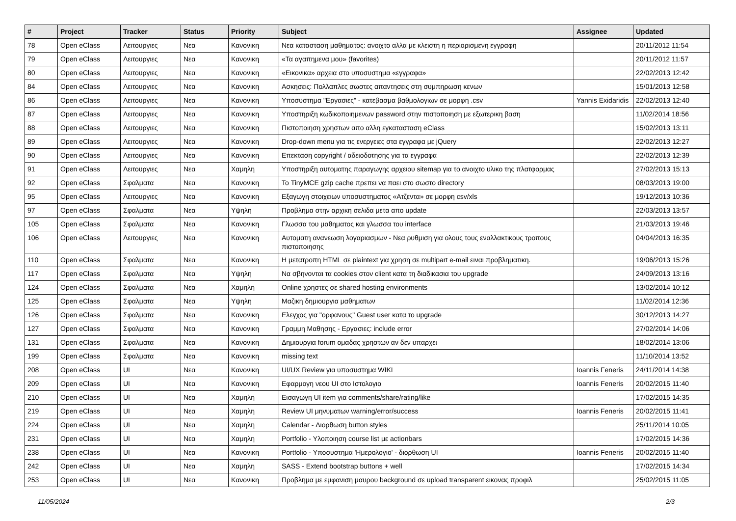| # | Project | Tracker | Status | Priority | Subject | Assignee | Updated |
| --- | --- | --- | --- | --- | --- | --- | --- |
| 78 | Open eClass | Λειτουργιες | Νεα | Κανονικη | Νεα κατασταση μαθηματος: ανοιχτο αλλα με κλειστη η περιορισμενη εγγραφη | | 20/11/2012 11:54 |
| 79 | Open eClass | Λειτουργιες | Νεα | Κανονικη | «Τα αγαπημενα μου» (favorites) | | 20/11/2012 11:57 |
| 80 | Open eClass | Λειτουργιες | Νεα | Κανονικη | «Εικονικα» αρχεια στο υποσυστημα «εγγραφα» | | 22/02/2013 12:42 |
| 84 | Open eClass | Λειτουργιες | Νεα | Κανονικη | Ασκησεις: Πολλαπλες σωστες απαντησεις στη συμπηρωση κενων | | 15/01/2013 12:58 |
| 86 | Open eClass | Λειτουργιες | Νεα | Κανονικη | Υποσυστημα "Εργασιες" - κατεβασμα βαθμολογιων σε μορφη .csv | Yannis Exidaridis | 22/02/2013 12:40 |
| 87 | Open eClass | Λειτουργιες | Νεα | Κανονικη | Υποστηριξη κωδικοποιημενων password στην πιστοποιηση με εξωτερικη βαση | | 11/02/2014 18:56 |
| 88 | Open eClass | Λειτουργιες | Νεα | Κανονικη | Πιστοποιηση χρηστων απο αλλη εγκατασταση eClass | | 15/02/2013 13:11 |
| 89 | Open eClass | Λειτουργιες | Νεα | Κανονικη | Drop-down menu για τις ενεργειες στα εγγραφα με jQuery | | 22/02/2013 12:27 |
| 90 | Open eClass | Λειτουργιες | Νεα | Κανονικη | Επεκταση copyright / αδειοδοτησης για τα εγγραφα | | 22/02/2013 12:39 |
| 91 | Open eClass | Λειτουργιες | Νεα | Χαμηλη | Υποστηριξη αυτοματης παραγωγης αρχειου sitemap για το ανοιχτο υλικο της πλατφορμας | | 27/02/2013 15:13 |
| 92 | Open eClass | Σφαλματα | Νεα | Κανονικη | Το TinyMCE gzip cache πρεπει να παει στο σωστο directory | | 08/03/2013 19:00 |
| 95 | Open eClass | Λειτουργιες | Νεα | Κανονικη | Εξαγωγη στοιχειων υποσυστηματος «Ατζεντα» σε μορφη csv/xls | | 19/12/2013 10:36 |
| 97 | Open eClass | Σφαλματα | Νεα | Υψηλη | Προβλημα στην αρχικη σελιδα μετα απο update | | 22/03/2013 13:57 |
| 105 | Open eClass | Σφαλματα | Νεα | Κανονικη | Γλωσσα του μαθηματος και γλωσσα του interface | | 21/03/2013 19:46 |
| 106 | Open eClass | Λειτουργιες | Νεα | Κανονικη | Αυτοματη ανανεωση λογαριασμων - Νεα ρυθμιση για ολους τους εναλλακτικους τροπους πιστοποιησης | | 04/04/2013 16:35 |
| 110 | Open eClass | Σφαλματα | Νεα | Κανονικη | Η μετατροπη HTML σε plaintext για χρηση σε multipart e-mail ειναι προβληματικη. | | 19/06/2013 15:26 |
| 117 | Open eClass | Σφαλματα | Νεα | Υψηλη | Να σβηνονται τα cookies στον client κατα τη διαδικασια του upgrade | | 24/09/2013 13:16 |
| 124 | Open eClass | Σφαλματα | Νεα | Χαμηλη | Online χρηστες σε shared hosting environments | | 13/02/2014 10:12 |
| 125 | Open eClass | Σφαλματα | Νεα | Υψηλη | Μαζικη δημιουργια μαθηματων | | 11/02/2014 12:36 |
| 126 | Open eClass | Σφαλματα | Νεα | Κανονικη | Ελεγχος για "ορφανους" Guest user κατα το upgrade | | 30/12/2013 14:27 |
| 127 | Open eClass | Σφαλματα | Νεα | Κανονικη | Γραμμη Μαθησης - Εργασιες: include error | | 27/02/2014 14:06 |
| 131 | Open eClass | Σφαλματα | Νεα | Κανονικη | Δημιουργια forum ομαδας χρηστων αν δεν υπαρχει | | 18/02/2014 13:06 |
| 199 | Open eClass | Σφαλματα | Νεα | Κανονικη | missing text | | 11/10/2014 13:52 |
| 208 | Open eClass | UI | Νεα | Κανονικη | UI/UX Review για υποσυστημα WIKI | Ioannis Feneris | 24/11/2014 14:38 |
| 209 | Open eClass | UI | Νεα | Κανονικη | Εφαρμογη νεου UI στο Ιστολογιο | Ioannis Feneris | 20/02/2015 11:40 |
| 210 | Open eClass | UI | Νεα | Χαμηλη | Εισαγωγη UI item για comments/share/rating/like | | 17/02/2015 14:35 |
| 219 | Open eClass | UI | Νεα | Χαμηλη | Review UI μηνυματων warning/error/success | Ioannis Feneris | 20/02/2015 11:41 |
| 224 | Open eClass | UI | Νεα | Χαμηλη | Calendar - Διορθωση button styles | | 25/11/2014 10:05 |
| 231 | Open eClass | UI | Νεα | Χαμηλη | Portfolio - Υλοποιηση course list με actionbars | | 17/02/2015 14:36 |
| 238 | Open eClass | UI | Νεα | Κανονικη | Portfolio - Υποσυστημα 'Ημερολογιο' - διορθωση UI | Ioannis Feneris | 20/02/2015 11:40 |
| 242 | Open eClass | UI | Νεα | Χαμηλη | SASS - Extend bootstrap buttons + well | | 17/02/2015 14:34 |
| 253 | Open eClass | UI | Νεα | Κανονικη | Προβλημα με εμφανιση μαυρου background σε upload transparent εικονας προφιλ | | 25/02/2015 11:05 |
11/05/2024 2/3